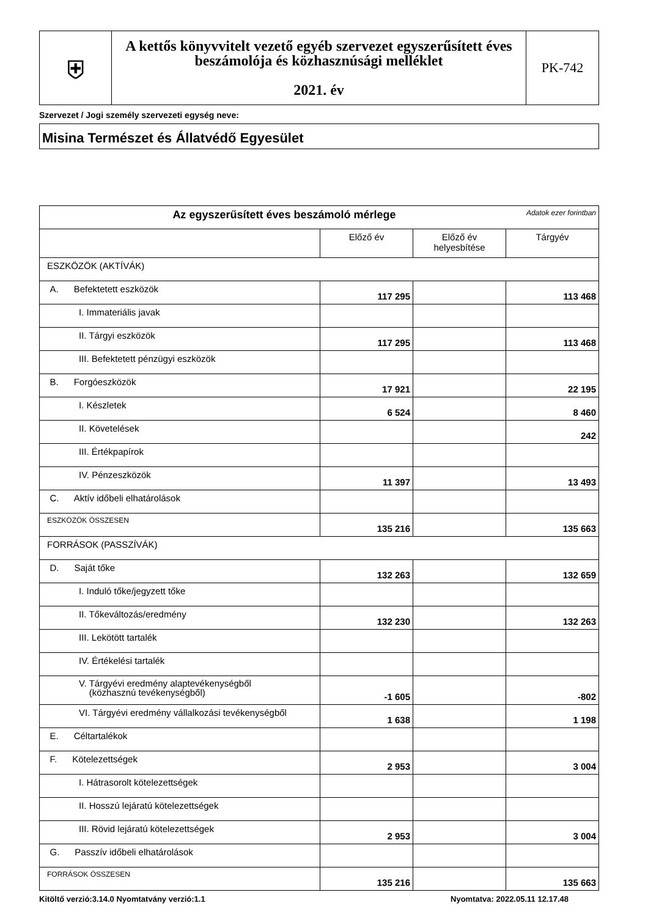| ⛨ | A kettős könyvvitelt vezető egyéb szervezet egyszerűsített éves beszámolója és közhasznúsági melléklet 2021. év | PK-742 |
Szervezet / Jogi személy szervezeti egység neve:
Misina Természet és Állatvédő Egyesület
| Az egyszerűsített éves beszámoló mérlege Adatok ezer forintban | | | |
| | Előző év | Előző év helyesbítése | Tárgyév |
| ESZKÖZÖK (AKTÍVÁK) | | | |
| A. Befektetett eszközök | 117 295 | | 113 468 |
| I. Immateriális javak | | | |
| II. Tárgyi eszközök | 117 295 | | 113 468 |
| III. Befektetett pénzügyi eszközök | | | |
| B. Forgóeszközök | 17 921 | | 22 195 |
| I. Készletek | 6 524 | | 8 460 |
| II. Követelések | | | 242 |
| III. Értékpapírok | | | |
| IV. Pénzeszközök | 11 397 | | 13 493 |
| C. Aktív időbeli elhatárolások | | | |
| ESZKÖZÖK ÖSSZESEN | 135 216 | | 135 663 |
| FORRÁSOK (PASSZÍVÁK) | | | |
| D. Saját tőke | 132 263 | | 132 659 |
| I. Induló tőke/jegyzett tőke | | | |
| II. Tőkeváltozás/eredmény | 132 230 | | 132 263 |
| III. Lekötött tartalék | | | |
| IV. Értékelési tartalék | | | |
| V. Tárgyévi eredmény alaptevékenységből (közhasznú tevékenységből) | -1 605 | | -802 |
| VI. Tárgyévi eredmény vállalkozási tevékenységből | 1 638 | | 1 198 |
| E. Céltartalékok | | | |
| F. Kötelezettségek | 2 953 | | 3 004 |
| I. Hátrasorolt kötelezettségek | | | |
| II. Hosszú lejáratú kötelezettségek | | | |
| III. Rövid lejáratú kötelezettségek | 2 953 | | 3 004 |
| G. Passzív időbeli elhatárolások | | | |
| FORRÁSOK ÖSSZESEN | 135 216 | | 135 663 |
Kitöltő verzió:3.14.0 Nyomtatvány verzió:1.1 Nyomtatva: 2022.05.11 12.17.48